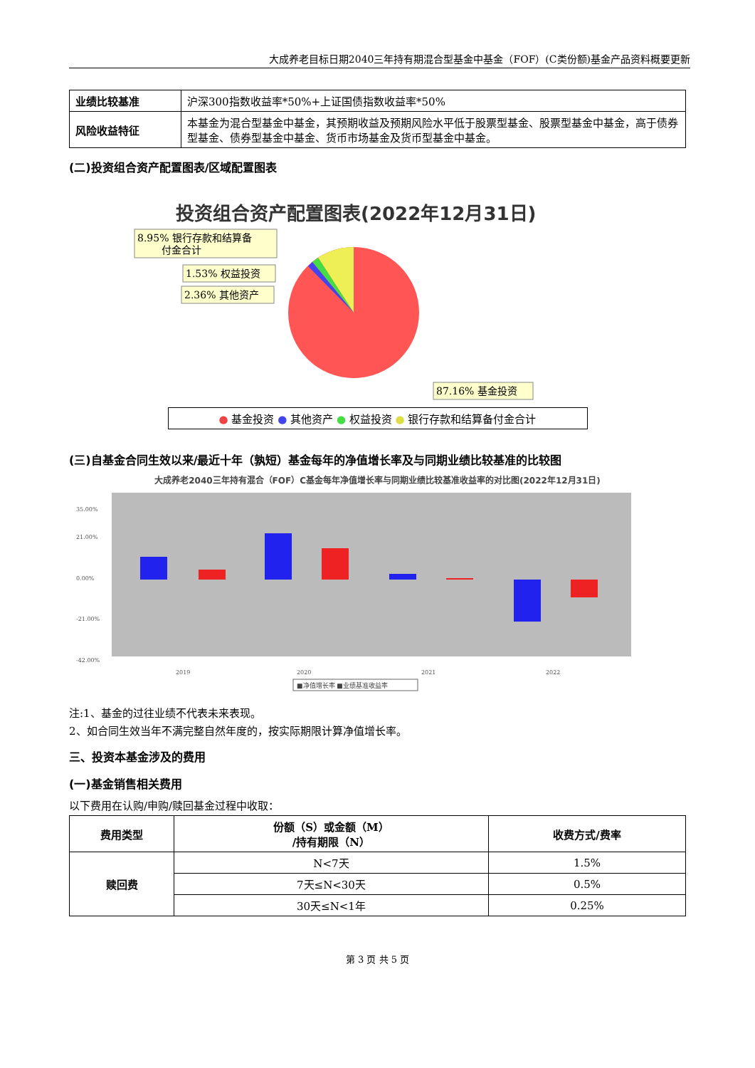大成养老目标日期2040三年持有期混合型基金中基金（FOF）(C类份额)基金产品资料概要更新
| 业绩比较基准 | 沪深300指数收益率*50%+上证国债指数收益率*50% |
| 风险收益特征 | 本基金为混合型基金中基金，其预期收益及预期风险水平低于股票型基金、股票型基金中基金，高于债券型基金、债券型基金中基金、货币市场基金及货币型基金中基金。 |
(二)投资组合资产配置图表/区域配置图表
投资组合资产配置图表(2022年12月31日)
8.95% 银行存款和结算备
付金合计
1.53% 权益投资
2.36% 其他资产
87.16% 基金投资
● 基金投资 ● 其他资产 ● 权益投资 ● 银行存款和结算备付金合计
(三)自基金合同生效以来/最近十年（孰短）基金每年的净值增长率及与同期业绩比较基准的比较图
大成养老2040三年持有混合（FOF）C基金每年净值增长率与同期业绩比较基准收益率的对比图(2022年12月31日)
35.00%
21.00%
0.00%
-21.00%
-42.00%
2019
2020
2021
2022
■净值增长率 ■业绩基准收益率
注:1、基金的过往业绩不代表未来表现。
2、如合同生效当年不满完整自然年度的，按实际期限计算净值增长率。
三、投资本基金涉及的费用
(一)基金销售相关费用
以下费用在认购/申购/赎回基金过程中收取：
| 费用类型 | 份额（S）或金额（M） /持有期限（N） | 收费方式/费率 |
| --- | --- | --- |
| 赎回费 | N<7天 | 1.5% |
| | 7天≤N<30天 | 0.5% |
| | 30天≤N<1年 | 0.25% |
第 3 页 共 5 页